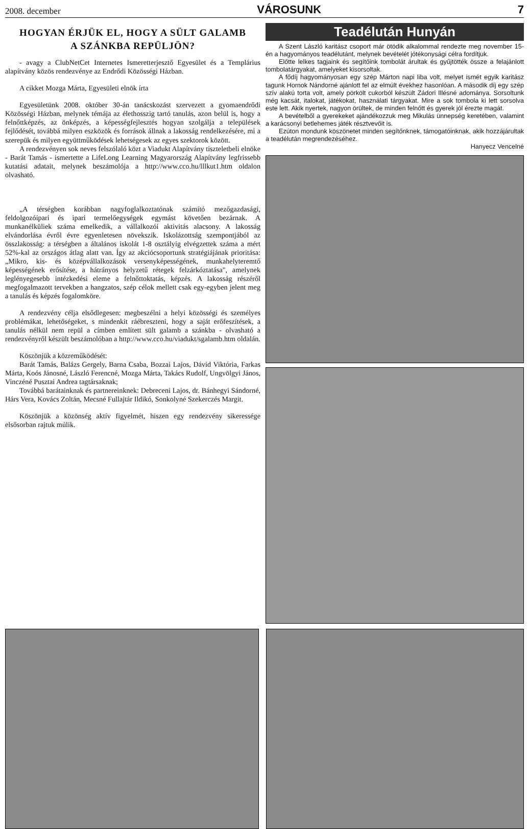2008. december VÁROSUNK 7
HOGYAN ÉRJÜK EL, HOGY A SÜLT GALAMB
A SZÁNKBA REPÜLJÖN?
- avagy a ClubNetCet Internetes Ismeretterjesztő Egyesület és a Templárius alapítvány közös rendezvénye az Endrődi Közösségi Házban.
A cikket Mozga Márta, Egyesületi elnök írta
Egyesületünk 2008. október 30-án tanácskozást szervezett a gyomaendrődi Közösségi Házban, melynek témája az élethosszig tartó tanulás, azon belül is, hogy a felnőttképzés, az önképzés, a képességfejlesztés hogyan szolgálja a települések fejlődését, továbbá milyen eszközök és források állnak a lakosság rendelkezésére, mi a szerepük és milyen együttműködések lehetségesek az egyes szektorok között.
A rendezvényen sok neves felszólaló közt a Viadukt Alapítvány tiszteletbeli elnöke - Barát Tamás - ismertette a LifeLong Learning Magyarország Alapítvány legfrissebb kutatási adatait, melynek beszámolója a http://www.cco.hu/lllkut1.htm oldalon olvasható.
„A térségben korábban nagyfoglalkoztatónak számító mezőgazdasági, feldolgozóipari és ipari termelőegységek egymást követően bezárnak. A munkanélküliek száma emelkedik, a vállalkozói aktivitás alacsony. A lakosság elvándorlása évről évre egyenletesen növekszik. Iskolázottság szempontjából az összlakosság: a térségben a általános iskolát 1-8 osztályig elvégzettek száma a mért 52%-kal az országos átlag alatt van. Így az akciócsoportunk stratégiájának prioritása: „Mikro, kis- és középvállalkozások versenyképességének, munkahelyteremtő képességének erősítése, a hátrányos helyzetű rétegek felzárkóztatása", amelynek leglényegesebb intézkedési eleme a felnőttoktatás, képzés. A lakosság részéről megfogalmazott tervekben a hangzatos, szép célok mellett csak egy-egyben jelent meg a tanulás és képzés fogalomköre.
A rendezvény célja elsődlegesen: megbeszélni a helyi közösségi és személyes problémákat, lehetőségeket, s mindenkit ráébreszteni, hogy a saját erőfeszítések, a tanulás nélkül nem repül a címben említett sült galamb a szánkba - olvasható a rendezvényről készült beszámolóban a http://www.cco.hu/viadukt/sgalamb.htm oldalán.
Köszönjük a közreműködését:
Barát Tamás, Balázs Gergely, Barna Csaba, Bozzai Lajos, Dávid Viktória, Farkas Márta, Koós Jánosné, László Ferencné, Mozga Márta, Takács Rudolf, Ungvölgyi János, Vinczéné Pusztai Andrea tagtársaknak;
Továbbá barátainknak és partnereinknek: Debreceni Lajos, dr. Bánhegyi Sándorné, Hárs Vera, Kovács Zoltán, Mecsné Fullajtár Ildikó, Sonkolyné Szekerczés Margit.
Köszönjük a közönség aktív figyelmét, hiszen egy rendezvény sikeressége elsősorban rajtuk múlik.
Teadélután Hunyán
A Szent László karitász csoport már ötödik alkalommal rendezte meg november 15-én a hagyományos teadélutánt, melynek bevételét jótékonysági célra fordítjuk.
Előtte lelkes tagjaink és segítőink tombolát árultak és gyűjtötték össze a felajánlott tombolatárgyakat, amelyeket kisorsoltak.
A fődíj hagyományosan egy szép Márton napi liba volt, melyet ismét egyik karitász tagunk Hornok Nándorné ajánlott fel az elmúlt évekhez hasonlóan. A második díj egy szép szív alakú torta volt, amely pörkölt cukorból készült Zádori Illésné adománya. Sorsoltunk még kacsát, italokat, játékokat, használati tárgyakat. Mire a sok tombola ki lett sorsolva este lett. Akik nyertek, nagyon örültek, de minden felnőtt és gyerek jól érezte magát.
A bevételből a gyerekeket ajándékozzuk meg Mikulás ünnepség keretében, valamint a karácsonyi betlehemes játék résztvevőit is.
Ezúton mondunk köszönetet minden segítőnknek, támogatóinknak, akik hozzájárultak a teadélután megrendezéséhez.
Hanyecz Vencelné